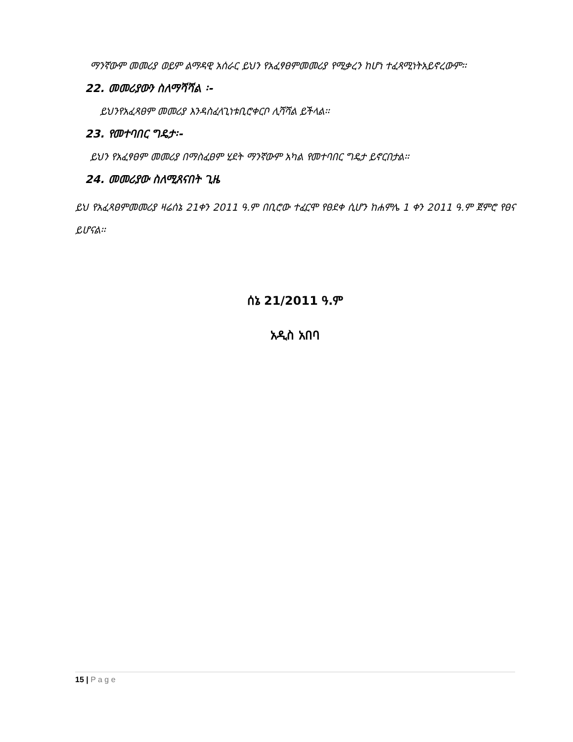ማንኛውም መመሪያ ወይም ልማዳዊ አሰራር ይህን የአፈፃፀምመመሪያ የሚቃረን ከሆነ ተፈጻሚነትአይኖረውም፡፡
22. መመሪያውን ስለማሻሻል ፡-
ይህንየአፈጻፀም መመሪያ እንዳስፈላጊነቱቢሮቀርቦ ሊሻሻል ይችላል፡፡
23. የመተባበር ግዴታ፡-
ይህን የአፈፃፀም መመሪያ በማስፈፀም ሂደት ማንኛውም አካል የመተባበር ግዴታ ይኖርበታል፡፡
24. መመሪያው ስለሚጸናበት ጊዜ
ይህ የአፈጻፀምመመሪያ ዛሬሰኔ 21ቀን 2011 ዓ.ም በቢሮው ተፈርሞ የፀደቀ ሲሆን ከሐምሌ 1 ቀን 2011 ዓ.ም ጀምሮ የፀና ይሆናል፡፡
ሰኔ 21/2011 ዓ.ም
አዲስ አበባ
15 | P a g e